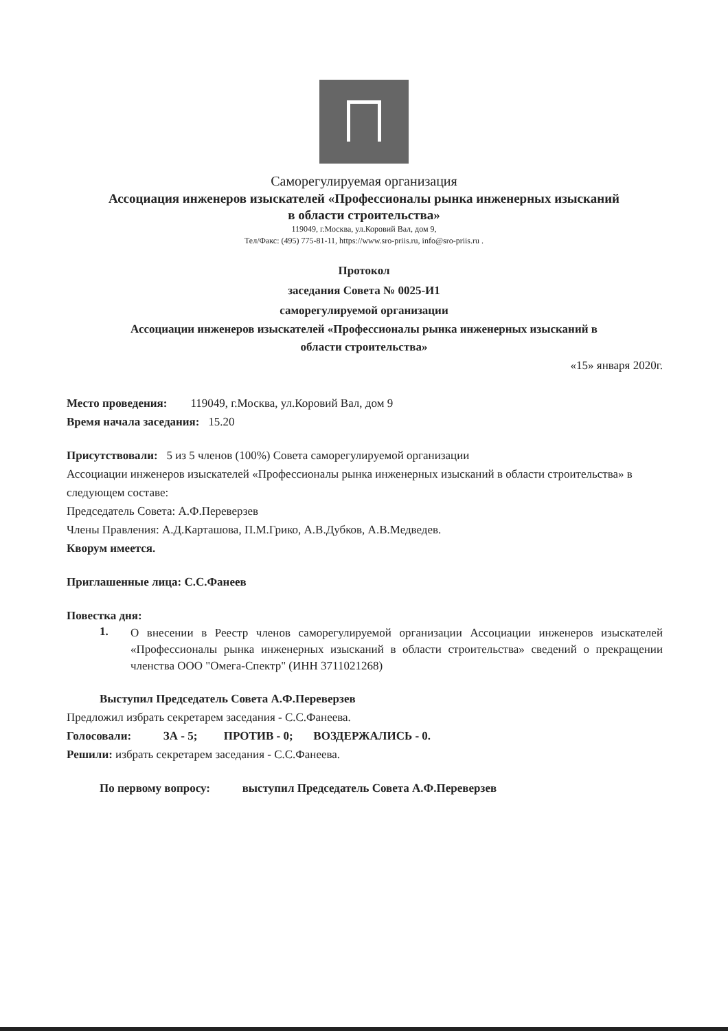Саморегулируемая организация
Ассоциация инженеров изыскателей «Профессионалы рынка инженерных изысканий
в области строительства»
119049, г.Москва, ул.Коровий Вал, дом 9,
Тел/Факс: (495) 775-81-11, https://www.sro-priis.ru, info@sro-priis.ru .
Протокол
заседания Совета № 0025-И1
саморегулируемой организации
Ассоциации инженеров изыскателей «Профессионалы рынка инженерных изысканий в
области строительства»
«15» января 2020г.
Место проведения: 119049, г.Москва, ул.Коровий Вал, дом 9
Время начала заседания: 15.20
Присутствовали: 5 из 5 членов (100%) Совета саморегулируемой организации
Ассоциации инженеров изыскателей «Профессионалы рынка инженерных изысканий в области строительства» в следующем составе:
Председатель Совета: А.Ф.Переверзев
Члены Правления: А.Д.Карташова, П.М.Грико, А.В.Дубков, А.В.Медведев.
Кворум имеется.
Приглашенные лица: С.С.Фанеев
Повестка дня:
1.
О внесении в Реестр членов саморегулируемой организации Ассоциации инженеров изыскателей «Профессионалы рынка инженерных изысканий в области строительства» сведений о прекращении членства ООО "Омега-Спектр" (ИНН 3711021268)
Выступил Председатель Совета А.Ф.Переверзев
Предложил избрать секретарем заседания - С.С.Фанеева.
Голосовали: ЗА - 5; ПРОТИВ - 0; ВОЗДЕРЖАЛИСЬ - 0.
Решили: избрать секретарем заседания - С.С.Фанеева.
По первому вопросу: выступил Председатель Совета А.Ф.Переверзев